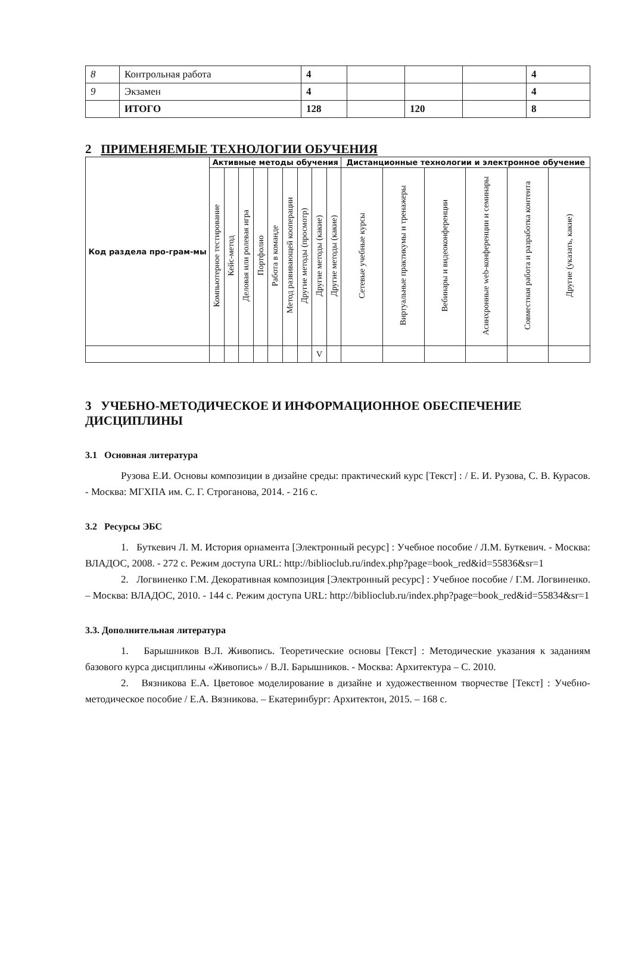| 8 | Контрольная работа | 4 | | | | 4 |
| 9 | Экзамен | 4 | | | | 4 |
| | ИТОГО | 128 | | 120 | | 8 |
2 ПРИМЕНЯЕМЫЕ ТЕХНОЛОГИИ ОБУЧЕНИЯ
| Код раздела про-грам-мы | Активные методы обучения | | | | | | | | | Дистанционные технологии и электронное обучение | | | | | |
| --- | --- | --- | --- | --- | --- | --- | --- | --- | --- | --- | --- | --- | --- | --- | --- |
| | Компьютерное тестирование | Кейс-метод | Деловая или ролевая игра | Портфолио | Работа в команде | Метод развивающей кооперации | Другие методы (просмотр) | Другие методы (какие) | Другие методы (какие) | Сетевые учебные курсы | Виртуальные практикумы и тренажеры | Вебинары и видеоконференции | Асинхронные web-конференции и семинары | Совместная работа и разработка контента | Другие (указать, какие) |
| | | | | | | | | V | | | | | | | |
3 УЧЕБНО-МЕТОДИЧЕСКОЕ И ИНФОРМАЦИОННОЕ ОБЕСПЕЧЕНИЕ ДИСЦИПЛИНЫ
3.1 Основная литература
Рузова Е.И. Основы композиции в дизайне среды: практический курс [Текст] : / Е. И. Рузова, С. В. Курасов. - Москва: МГХПА им. С. Г. Строганова, 2014. - 216 с.
3.2 Ресурсы ЭБС
1. Буткевич Л. М. История орнамента [Электронный ресурс] : Учебное пособие / Л.М. Буткевич. - Москва: ВЛАДОС, 2008. - 272 с. Режим доступа URL: http://biblioclub.ru/index.php?page=book_red&id=55836&sr=1
2. Логвиненко Г.М. Декоративная композиция [Электронный ресурс] : Учебное пособие / Г.М. Логвиненко. – Москва: ВЛАДОС, 2010. - 144 с. Режим доступа URL: http://biblioclub.ru/index.php?page=book_red&id=55834&sr=1
3.3. Дополнительная литература
1. Барышников В.Л. Живопись. Теоретические основы [Текст] : Методические указания к заданиям базового курса дисциплины «Живопись» / В.Л. Барышников. - Москва: Архитектура – С. 2010.
2. Вязникова Е.А. Цветовое моделирование в дизайне и художественном творчестве [Текст] : Учебно-методическое пособие / Е.А. Вязникова. – Екатеринбург: Архитектон, 2015. – 168 с.